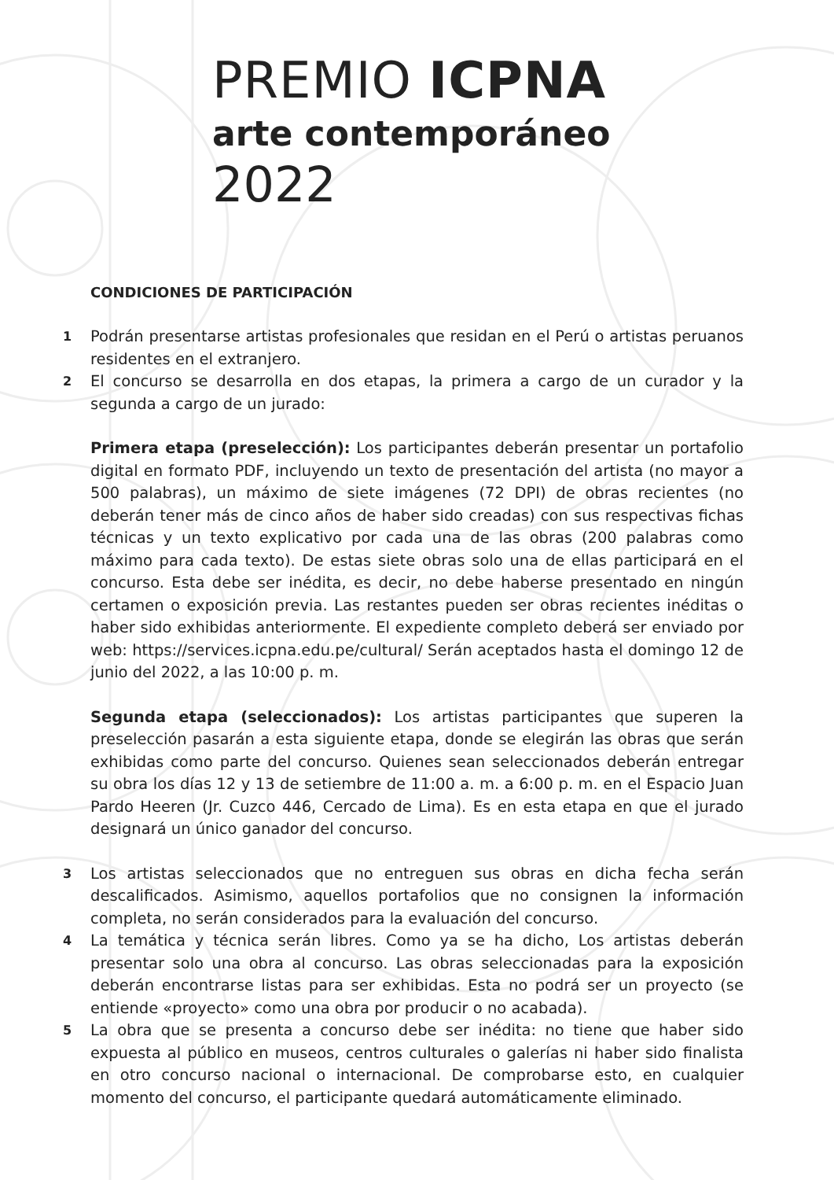PREMIO ICPNA
arte contemporáneo
2022
CONDICIONES DE PARTICIPACIÓN
1
Podrán presentarse artistas profesionales que residan en el Perú o artistas peruanos residentes en el extranjero.
2
El concurso se desarrolla en dos etapas, la primera a cargo de un curador y la segunda a cargo de un jurado:
Primera etapa (preselección): Los participantes deberán presentar un portafolio digital en formato PDF, incluyendo un texto de presentación del artista (no mayor a 500 palabras), un máximo de siete imágenes (72 DPI) de obras recientes (no deberán tener más de cinco años de haber sido creadas) con sus respectivas fichas técnicas y un texto explicativo por cada una de las obras (200 palabras como máximo para cada texto). De estas siete obras solo una de ellas participará en el concurso. Esta debe ser inédita, es decir, no debe haberse presentado en ningún certamen o exposición previa. Las restantes pueden ser obras recientes inéditas o haber sido exhibidas anteriormente. El expediente completo deberá ser enviado por web: https://services.icpna.edu.pe/cultural/ Serán aceptados hasta el domingo 12 de junio del 2022, a las 10:00 p. m.
Segunda etapa (seleccionados): Los artistas participantes que superen la preselección pasarán a esta siguiente etapa, donde se elegirán las obras que serán exhibidas como parte del concurso. Quienes sean seleccionados deberán entregar su obra los días 12 y 13 de setiembre de 11:00 a. m. a 6:00 p. m. en el Espacio Juan Pardo Heeren (Jr. Cuzco 446, Cercado de Lima). Es en esta etapa en que el jurado designará un único ganador del concurso.
3
Los artistas seleccionados que no entreguen sus obras en dicha fecha serán descalificados. Asimismo, aquellos portafolios que no consignen la información completa, no serán considerados para la evaluación del concurso.
4
La temática y técnica serán libres. Como ya se ha dicho, Los artistas deberán presentar solo una obra al concurso. Las obras seleccionadas para la exposición deberán encontrarse listas para ser exhibidas. Esta no podrá ser un proyecto (se entiende «proyecto» como una obra por producir o no acabada).
5
La obra que se presenta a concurso debe ser inédita: no tiene que haber sido expuesta al público en museos, centros culturales o galerías ni haber sido finalista en otro concurso nacional o internacional. De comprobarse esto, en cualquier momento del concurso, el participante quedará automáticamente eliminado.